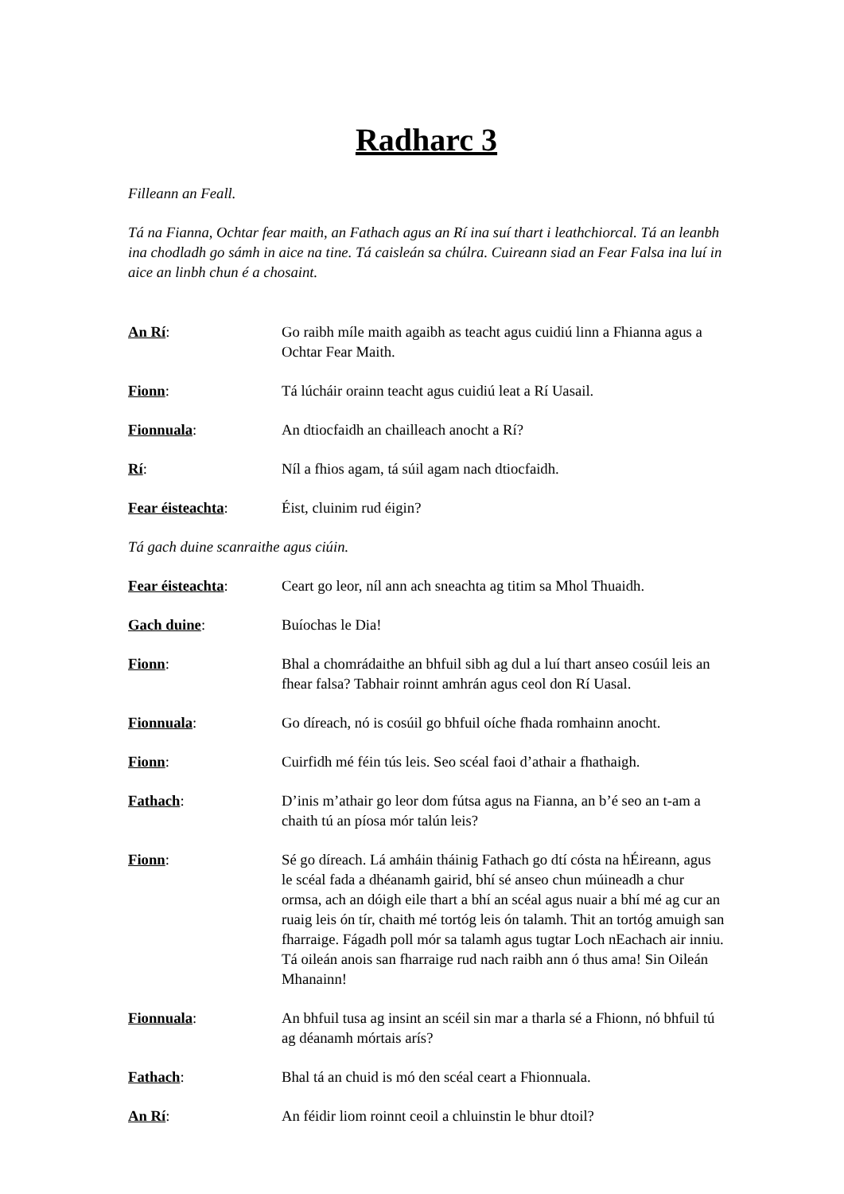Radharc 3
Filleann an Feall.
Tá na Fianna, Ochtar fear maith, an Fathach agus an Rí ina suí thart i leathchiorcal. Tá an leanbh ina chodladh go sámh in aice na tine. Tá caisleán sa chúlra. Cuireann siad an Fear Falsa ina luí in aice an linbh chun é a chosaint.
An Rí: Go raibh míle maith agaibh as teacht agus cuidiú linn a Fhianna agus a Ochtar Fear Maith.
Fionn: Tá lúcháir orainn teacht agus cuidiú leat a Rí Uasail.
Fionnuala: An dtiocfaidh an chailleach anocht a Rí?
Rí: Níl a fhios agam, tá súil agam nach dtiocfaidh.
Fear éisteachta: Éist, cluinim rud éigin?
Tá gach duine scanraithe agus ciúin.
Fear éisteachta: Ceart go leor, níl ann ach sneachta ag titim sa Mhol Thuaidh.
Gach duine: Buíochas le Dia!
Fionn: Bhal a chomrádaithe an bhfuil sibh ag dul a luí thart anseo cosúil leis an fhear falsa? Tabhair roinnt amhrán agus ceol don Rí Uasal.
Fionnuala: Go díreach, nó is cosúil go bhfuil oíche fhada romhainn anocht.
Fionn: Cuirfidh mé féin tús leis. Seo scéal faoi d’athair a fhathaigh.
Fathach: D’inis m’athair go leor dom fútsa agus na Fianna, an b’é seo an t-am a chaith tú an píosa mór talún leis?
Fionn: Sé go díreach. Lá amháin tháinig Fathach go dtí cósta na hÉireann, agus le scéal fada a dhéanamh gairid, bhí sé anseo chun múineadh a chur ormsa, ach an dóigh eile thart a bhí an scéal agus nuair a bhí mé ag cur an ruaig leis ón tír, chaith mé tortóg leis ón talamh. Thit an tortóg amuigh san fharraige. Fágadh poll mór sa talamh agus tugtar Loch nEachach air inniu. Tá oileán anois san fharraige rud nach raibh ann ó thus ama! Sin Oileán Mhanainn!
Fionnuala: An bhfuil tusa ag insint an scéil sin mar a tharla sé a Fhionn, nó bhfuil tú ag déanamh mórtais arís?
Fathach: Bhal tá an chuid is mó den scéal ceart a Fhionnuala.
An Rí: An féidir liom roinnt ceoil a chluinstin le bhur dtoil?